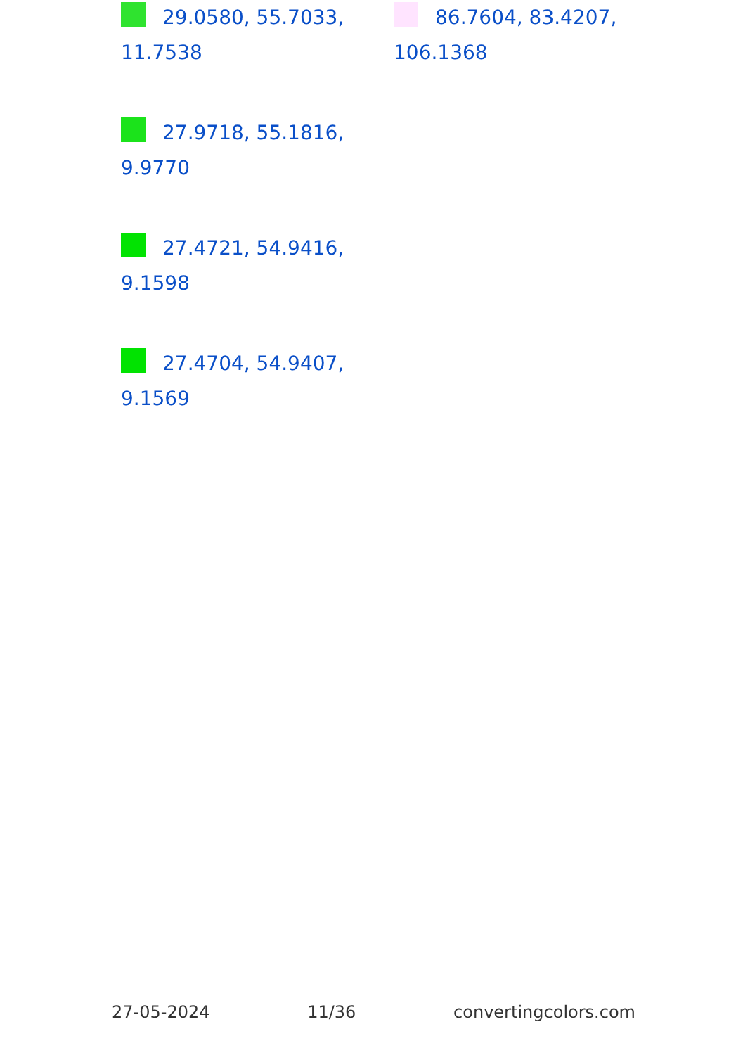29.0580, 55.7033, 11.7538
86.7604, 83.4207, 106.1368
27.9718, 55.1816, 9.9770
27.4721, 54.9416, 9.1598
27.4704, 54.9407, 9.1569
27-05-2024 11/36 convertingcolors.com